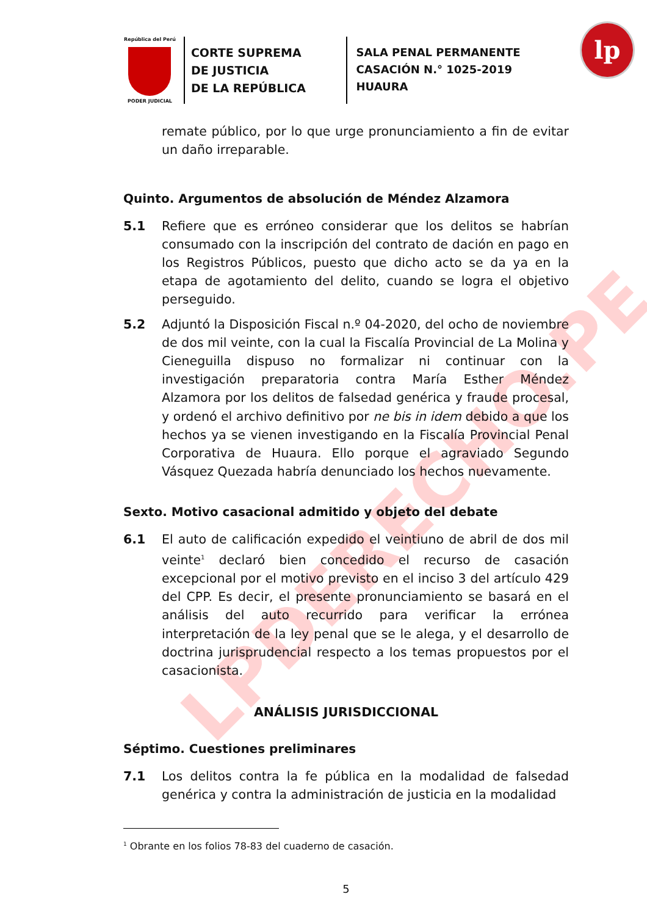LPDERECHO.PE
República del Perú
PODER JUDICIAL
CORTE SUPREMA
DE JUSTICIA
DE LA REPÚBLICA
SALA PENAL PERMANENTE
CASACIÓN N.° 1025-2019
HUAURA
lp
remate público, por lo que urge pronunciamiento a fin de evitar un daño irreparable.
Quinto. Argumentos de absolución de Méndez Alzamora
5.1 Refiere que es erróneo considerar que los delitos se habrían consumado con la inscripción del contrato de dación en pago en los Registros Públicos, puesto que dicho acto se da ya en la etapa de agotamiento del delito, cuando se logra el objetivo perseguido.
5.2 Adjuntó la Disposición Fiscal n.º 04-2020, del ocho de noviembre de dos mil veinte, con la cual la Fiscalía Provincial de La Molina y Cieneguilla dispuso no formalizar ni continuar con la investigación preparatoria contra María Esther Méndez Alzamora por los delitos de falsedad genérica y fraude procesal, y ordenó el archivo definitivo por ne bis in idem debido a que los hechos ya se vienen investigando en la Fiscalía Provincial Penal Corporativa de Huaura. Ello porque el agraviado Segundo Vásquez Quezada habría denunciado los hechos nuevamente.
Sexto. Motivo casacional admitido y objeto del debate
6.1 El auto de calificación expedido el veintiuno de abril de dos mil veinte<sup>1</sup> declaró bien concedido el recurso de casación excepcional por el motivo previsto en el inciso 3 del artículo 429 del CPP. Es decir, el presente pronunciamiento se basará en el análisis del auto recurrido para verificar la errónea interpretación de la ley penal que se le alega, y el desarrollo de doctrina jurisprudencial respecto a los temas propuestos por el casacionista.
ANÁLISIS JURISDICCIONAL
Séptimo. Cuestiones preliminares
7.1 Los delitos contra la fe pública en la modalidad de falsedad genérica y contra la administración de justicia en la modalidad
<sup>1</sup> Obrante en los folios 78-83 del cuaderno de casación.
5